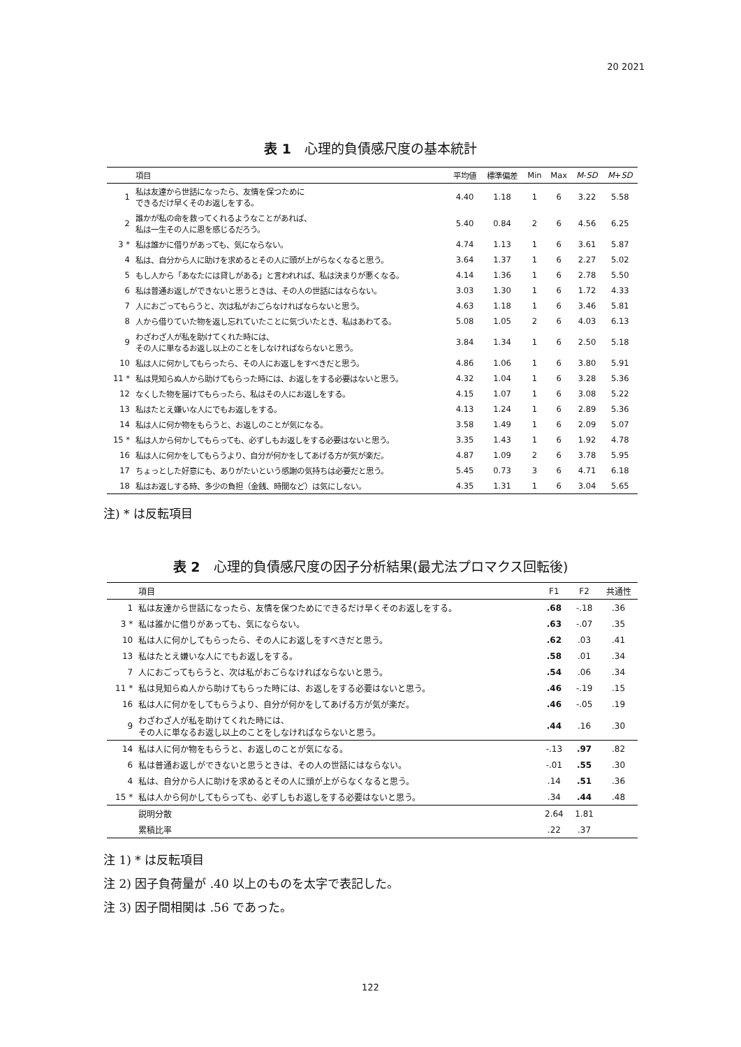20 2021
表 1　心理的負債感尺度の基本統計
| | 項目 | 平均値 | 標準偏差 | Min | Max | M - SD | M + SD |
| --- | --- | --- | --- | --- | --- | --- | --- |
| 1 | 私は友達から世話になったら、友情を保つために できるだけ早くそのお返しをする。 | 4.40 | 1.18 | 1 | 6 | 3.22 | 5.58 |
| 2 | 誰かが私の命を救ってくれるようなことがあれば、 私は一生その人に恩を感じるだろう。 | 5.40 | 0.84 | 2 | 6 | 4.56 | 6.25 |
| 3 * | 私は誰かに借りがあっても、気にならない。 | 4.74 | 1.13 | 1 | 6 | 3.61 | 5.87 |
| 4 | 私は、自分から人に助けを求めるとその人に頭が上がらなくなると思う。 | 3.64 | 1.37 | 1 | 6 | 2.27 | 5.02 |
| 5 | もし人から「あなたには貸しがある」と言われれば、私は決まりが悪くなる。 | 4.14 | 1.36 | 1 | 6 | 2.78 | 5.50 |
| 6 | 私は普通お返しができないと思うときは、その人の世話にはならない。 | 3.03 | 1.30 | 1 | 6 | 1.72 | 4.33 |
| 7 | 人におごってもらうと、次は私がおごらなければならないと思う。 | 4.63 | 1.18 | 1 | 6 | 3.46 | 5.81 |
| 8 | 人から借りていた物を返し忘れていたことに気づいたとき、私はあわてる。 | 5.08 | 1.05 | 2 | 6 | 4.03 | 6.13 |
| 9 | わざわざ人が私を助けてくれた時には、 その人に単なるお返し以上のことをしなければならないと思う。 | 3.84 | 1.34 | 1 | 6 | 2.50 | 5.18 |
| 10 | 私は人に何かしてもらったら、その人にお返しをすべきだと思う。 | 4.86 | 1.06 | 1 | 6 | 3.80 | 5.91 |
| 11 * | 私は見知らぬ人から助けてもらった時には、お返しをする必要はないと思う。 | 4.32 | 1.04 | 1 | 6 | 3.28 | 5.36 |
| 12 | なくした物を届けてもらったら、私はその人にお返しをする。 | 4.15 | 1.07 | 1 | 6 | 3.08 | 5.22 |
| 13 | 私はたとえ嫌いな人にでもお返しをする。 | 4.13 | 1.24 | 1 | 6 | 2.89 | 5.36 |
| 14 | 私は人に何か物をもらうと、お返しのことが気になる。 | 3.58 | 1.49 | 1 | 6 | 2.09 | 5.07 |
| 15 * | 私は人から何かしてもらっても、必ずしもお返しをする必要はないと思う。 | 3.35 | 1.43 | 1 | 6 | 1.92 | 4.78 |
| 16 | 私は人に何かをしてもらうより、自分が何かをしてあげる方が気が楽だ。 | 4.87 | 1.09 | 2 | 6 | 3.78 | 5.95 |
| 17 | ちょっとした好意にも、ありがたいという感謝の気持ちは必要だと思う。 | 5.45 | 0.73 | 3 | 6 | 4.71 | 6.18 |
| 18 | 私はお返しする時、多少の負担（金銭、時間など）は気にしない。 | 4.35 | 1.31 | 1 | 6 | 3.04 | 5.65 |
注) * は反転項目
表 2　心理的負債感尺度の因子分析結果(最尤法プロマクス回転後)
| | 項目 | F1 | F2 | 共通性 |
| --- | --- | --- | --- | --- |
| 1 | 私は友達から世話になったら、友情を保つためにできるだけ早くそのお返しをする。 | .68 | -.18 | .36 |
| 3 * | 私は誰かに借りがあっても、気にならない。 | .63 | -.07 | .35 |
| 10 | 私は人に何かしてもらったら、その人にお返しをすべきだと思う。 | .62 | .03 | .41 |
| 13 | 私はたとえ嫌いな人にでもお返しをする。 | .58 | .01 | .34 |
| 7 | 人におごってもらうと、次は私がおごらなければならないと思う。 | .54 | .06 | .34 |
| 11 * | 私は見知らぬ人から助けてもらった時には、お返しをする必要はないと思う。 | .46 | -.19 | .15 |
| 16 | 私は人に何かをしてもらうより、自分が何かをしてあげる方が気が楽だ。 | .46 | -.05 | .19 |
| 9 | わざわざ人が私を助けてくれた時には、 その人に単なるお返し以上のことをしなければならないと思う。 | .44 | .16 | .30 |
| 14 | 私は人に何か物をもらうと、お返しのことが気になる。 | -.13 | .97 | .82 |
| 6 | 私は普通お返しができないと思うときは、その人の世話にはならない。 | -.01 | .55 | .30 |
| 4 | 私は、自分から人に助けを求めるとその人に頭が上がらなくなると思う。 | .14 | .51 | .36 |
| 15 * | 私は人から何かしてもらっても、必ずしもお返しをする必要はないと思う。 | .34 | .44 | .48 |
| | 説明分散 | 2.64 | 1.81 | |
| | 累積比率 | .22 | .37 | |
注 1) * は反転項目
注 2) 因子負荷量が .40 以上のものを太字で表記した。
注 3) 因子間相関は .56 であった。
122